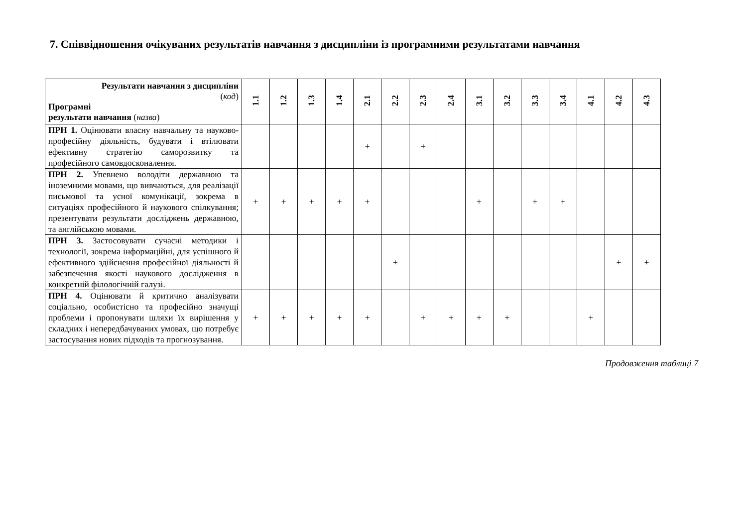7. Співвідношення очікуваних результатів навчання з дисципліни із програмними результатами навчання
| Результати навчання з дисципліни ( код ) Програмні результати навчання ( назва ) | 1.1 | 1.2 | 1.3 | 1.4 | 2.1 | 2.2 | 2.3 | 2.4 | 3.1 | 3.2 | 3.3 | 3.4 | 4.1 | 4.2 | 4.3 |
| --- | --- | --- | --- | --- | --- | --- | --- | --- | --- | --- | --- | --- | --- | --- | --- |
| ПРН 1. Оцінювати власну навчальну та науково-професійну діяльність, будувати і втілювати ефективну стратегію саморозвитку та професійного самовдосконалення. | | | | | + | | + | | | | | | | | |
| ПРН 2. Упевнено володіти державною та іноземними мовами, що вивчаються, для реалізації письмової та усної комунікації, зокрема в ситуаціях професійного й наукового спілкування; презентувати результати досліджень державною, та англійською мовами. | + | + | + | + | + | | | | + | | + | + | | | |
| ПРН 3. Застосовувати сучасні методики і технології, зокрема інформаційні, для успішного й ефективного здійснення професійної діяльності й забезпечення якості наукового дослідження в конкретній філологічній галузі. | | | | | | + | | | | | | | | + | + |
| ПРН 4. Оцінювати й критично аналізувати соціально, особистісно та професійно значущі проблеми і пропонувати шляхи їх вирішення у складних і непередбачуваних умовах, що потребує застосування нових підходів та прогнозування. | + | + | + | + | + | | + | + | + | + | | | + | | |
Продовження таблиці 7